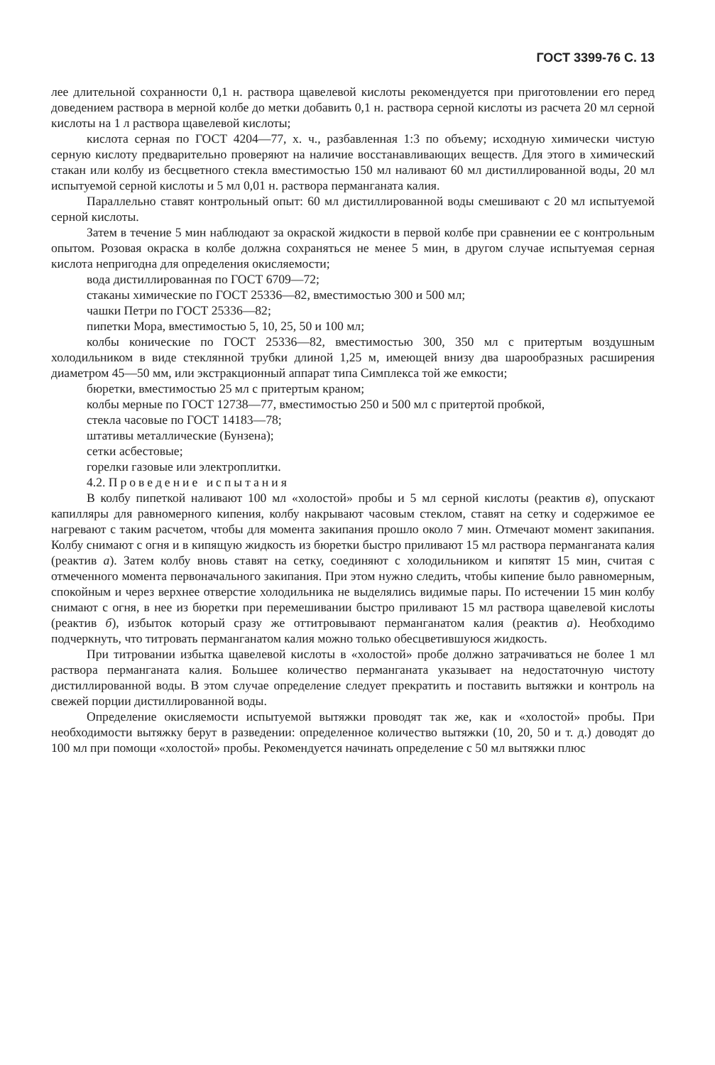ГОСТ 3399-76 С. 13
лее длительной сохранности 0,1 н. раствора щавелевой кислоты рекомендуется при приготовлении его перед доведением раствора в мерной колбе до метки добавить 0,1 н. раствора серной кислоты из расчета 20 мл серной кислоты на 1 л раствора щавелевой кислоты;
кислота серная по ГОСТ 4204—77, х. ч., разбавленная 1:3 по объему; исходную химически чистую серную кислоту предварительно проверяют на наличие восстанавливающих веществ. Для этого в химический стакан или колбу из бесцветного стекла вместимостью 150 мл наливают 60 мл дистиллированной воды, 20 мл испытуемой серной кислоты и 5 мл 0,01 н. раствора перманганата калия.
Параллельно ставят контрольный опыт: 60 мл дистиллированной воды смешивают с 20 мл испытуемой серной кислоты.
Затем в течение 5 мин наблюдают за окраской жидкости в первой колбе при сравнении ее с контрольным опытом. Розовая окраска в колбе должна сохраняться не менее 5 мин, в другом случае испытуемая серная кислота непригодна для определения окисляемости;
вода дистиллированная по ГОСТ 6709—72;
стаканы химические по ГОСТ 25336—82, вместимостью 300 и 500 мл;
чашки Петри по ГОСТ 25336—82;
пипетки Мора, вместимостью 5, 10, 25, 50 и 100 мл;
колбы конические по ГОСТ 25336—82, вместимостью 300, 350 мл с притертым воздушным холодильником в виде стеклянной трубки длиной 1,25 м, имеющей внизу два шарообразных расширения диаметром 45—50 мм, или экстракционный аппарат типа Симплекса той же емкости;
бюретки, вместимостью 25 мл с притертым краном;
колбы мерные по ГОСТ 12738—77, вместимостью 250 и 500 мл с притертой пробкой,
стекла часовые по ГОСТ 14183—78;
штативы металлические (Бунзена);
сетки асбестовые;
горелки газовые или электроплитки.
4.2. Проведение испытания
В колбу пипеткой наливают 100 мл «холостой» пробы и 5 мл серной кислоты (реактив в), опускают капилляры для равномерного кипения, колбу накрывают часовым стеклом, ставят на сетку и содержимое ее нагревают с таким расчетом, чтобы для момента закипания прошло около 7 мин. Отмечают момент закипания. Колбу снимают с огня и в кипящую жидкость из бюретки быстро приливают 15 мл раствора перманганата калия (реактив а). Затем колбу вновь ставят на сетку, соединяют с холодильником и кипятят 15 мин, считая с отмеченного момента первоначального закипания. При этом нужно следить, чтобы кипение было равномерным, спокойным и через верхнее отверстие холодильника не выделялись видимые пары. По истечении 15 мин колбу снимают с огня, в нее из бюретки при перемешивании быстро приливают 15 мл раствора щавелевой кислоты (реактив б), избыток который сразу же оттитровывают перманганатом калия (реактив а). Необходимо подчеркнуть, что титровать перманганатом калия можно только обесцветившуюся жидкость.
При титровании избытка щавелевой кислоты в «холостой» пробе должно затрачиваться не более 1 мл раствора перманганата калия. Большее количество перманганата указывает на недостаточную чистоту дистиллированной воды. В этом случае определение следует прекратить и поставить вытяжки и контроль на свежей порции дистиллированной воды.
Определение окисляемости испытуемой вытяжки проводят так же, как и «холостой» пробы. При необходимости вытяжку берут в разведении: определенное количество вытяжки (10, 20, 50 и т. д.) доводят до 100 мл при помощи «холостой» пробы. Рекомендуется начинать определение с 50 мл вытяжки плюс